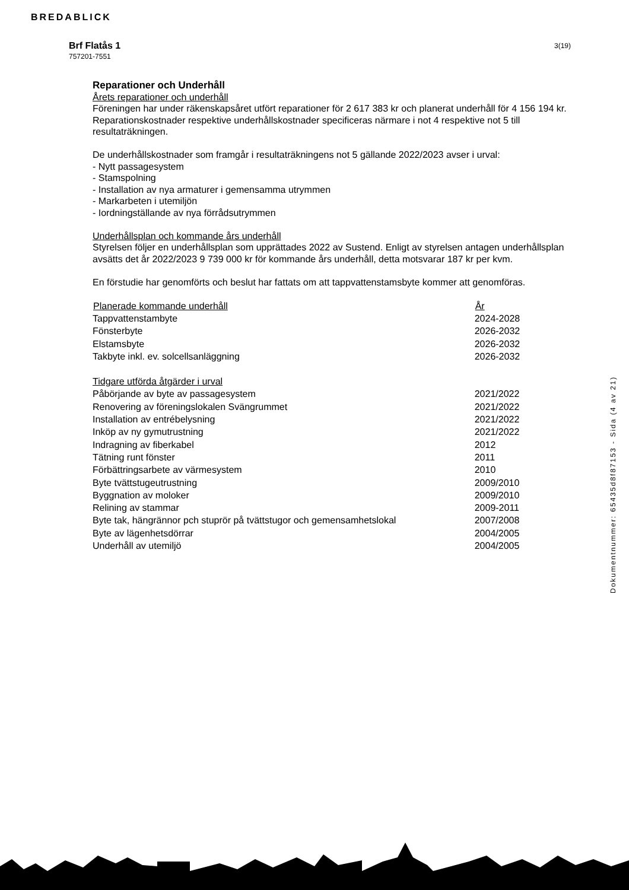BREDABLICK
Brf Flatås 1
757201-7551
3(19)
Reparationer och Underhåll
Årets reparationer och underhåll
Föreningen har under räkenskapsåret utfört reparationer för 2 617 383 kr och planerat underhåll för 4 156 194 kr. Reparationskostnader respektive underhållskostnader specificeras närmare i not 4 respektive not 5 till resultaträkningen.
De underhållskostnader som framgår i resultaträkningens not 5 gällande 2022/2023 avser i urval:
- Nytt passagesystem
- Stamspolning
- Installation av nya armaturer i gemensamma utrymmen
- Markarbeten i utemiljön
- Iordningställande av nya förrådsutrymmen
Underhållsplan och kommande års underhåll
Styrelsen följer en underhållsplan som upprättades 2022 av Sustend. Enligt av styrelsen antagen underhållsplan avsätts det år 2022/2023 9 739 000 kr för kommande års underhåll, detta motsvarar 187 kr per kvm.
En förstudie har genomförts och beslut har fattats om att tappvattenstamsbyte kommer att genomföras.
| Planerade kommande underhåll | År |
| --- | --- |
| Tappvattenstambyte | 2024-2028 |
| Fönsterbyte | 2026-2032 |
| Elstamsbyte | 2026-2032 |
| Takbyte inkl. ev. solcellsanläggning | 2026-2032 |
| Tidgare utförda åtgärder i urval | |
| Påbörjande av byte av passagesystem | 2021/2022 |
| Renovering av föreningslokalen Svängrummet | 2021/2022 |
| Installation av entrébelysning | 2021/2022 |
| Inköp av ny gymutrustning | 2021/2022 |
| Indragning av fiberkabel | 2012 |
| Tätning runt fönster | 2011 |
| Förbättringsarbete av värmesystem | 2010 |
| Byte tvättstugeutrustning | 2009/2010 |
| Byggnation av moloker | 2009/2010 |
| Relining av stammar | 2009-2011 |
| Byte tak, hängrännor pch stuprör på tvättstugor och gemensamhetslokal | 2007/2008 |
| Byte av lägenhetsdörrar | 2004/2005 |
| Underhåll av utemiljö | 2004/2005 |
Dokumentnummer: 65435d8f87153 - Sida (4 av 21)